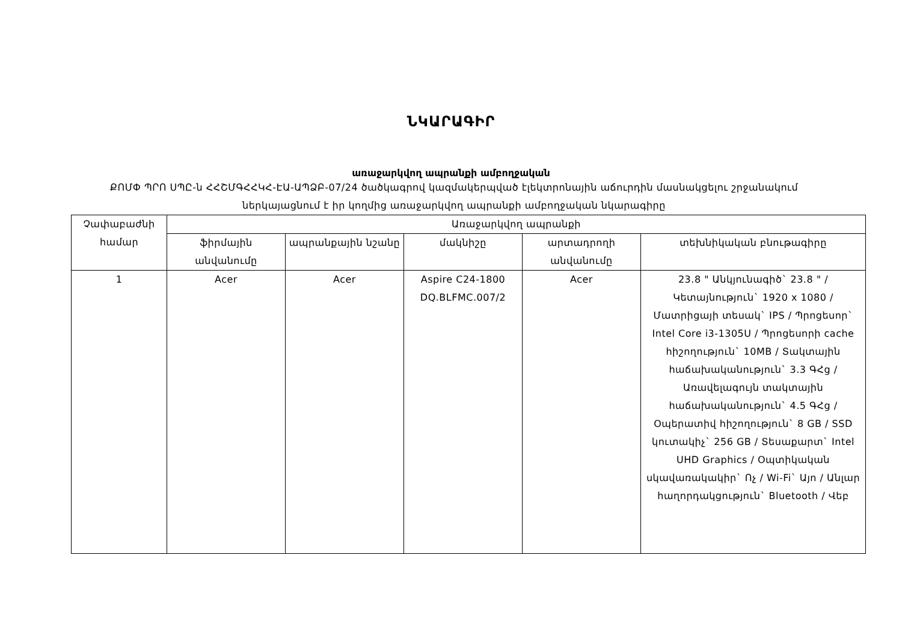ՆԿԱՐԱԳԻՐ
առաջարկվող ապրանքի ամբողջական
ՔՈՄՓ ՊՐՈ ՍՊԸ-ն ՀՀՇՄԳՀՀԿՀ-ԷԱ-ԱՊՁԲ-07/24 ծածկագրով կազմակերպված էլեկտրոնային աճուրդին մասնակցելու շրջանակում ներկայացնում է իր կողմից առաջարկվող ապրանքի ամբողջական նկարագիրը
| Չափաբաժնի համար | Առաջարկվող ապրանքի | | | | |
| --- | --- | --- | --- | --- | --- |
| | ֆիրմային անվանումը | ապրանքային նշանը | մակնիշը | արտադրողի անվանումը | տեխնիկական բնութագիրը |
| 1 | Acer | Acer | Aspire C24-1800 DQ.BLFMC.007/2 | Acer | 23.8 " Անկյունագիծ` 23.8 " / Կետայնություն` 1920 x 1080 / Մատրիցայի տեսակ` IPS / Պրոցեսոր` Intel Core i3-1305U / Պրոցեսորի cache հիշողություն` 10MB / Տակտային հաճախականություն` 3.3 ԳՀց / Առավելագույն տակտային հաճախականություն` 4.5 ԳՀց / Օպերատիվ հիշողություն` 8 GB / SSD կուտակիչ` 256 GB / Տեսաքարտ` Intel UHD Graphics / Օպտիկական սկավառակակիր` Ոչ / Wi-Fi` Այո / Անլար հաղորդակցություն` Bluetooth / Վեբ |